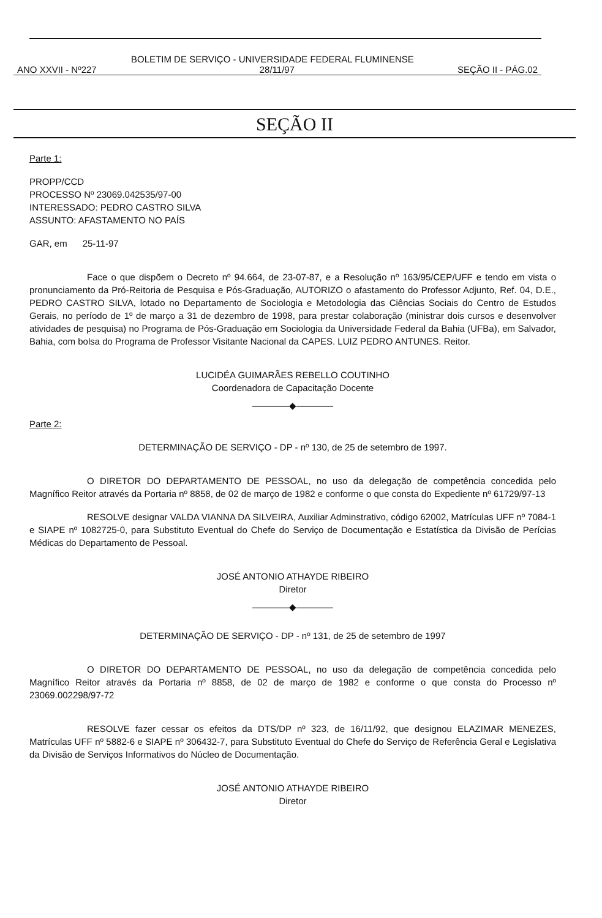BOLETIM DE SERVIÇO - UNIVERSIDADE FEDERAL FLUMINENSE
ANO XXVII - Nº227 28/11/97 SEÇÃO II - PÁG.02
SEÇÃO II
Parte 1:
PROPP/CCD
PROCESSO Nº 23069.042535/97-00
INTERESSADO: PEDRO CASTRO SILVA
ASSUNTO: AFASTAMENTO NO PAÍS
GAR, em 25-11-97
Face o que dispõem o Decreto nº 94.664, de 23-07-87, e a Resolução nº 163/95/CEP/UFF e tendo em vista o pronunciamento da Pró-Reitoria de Pesquisa e Pós-Graduação, AUTORIZO o afastamento do Professor Adjunto, Ref. 04, D.E., PEDRO CASTRO SILVA, lotado no Departamento de Sociologia e Metodologia das Ciências Sociais do Centro de Estudos Gerais, no período de 1º de março a 31 de dezembro de 1998, para prestar colaboração (ministrar dois cursos e desenvolver atividades de pesquisa) no Programa de Pós-Graduação em Sociologia da Universidade Federal da Bahia (UFBa), em Salvador, Bahia, com bolsa do Programa de Professor Visitante Nacional da CAPES. LUIZ PEDRO ANTUNES. Reitor.
LUCIDÉA GUIMARÃES REBELLO COUTINHO
Coordenadora de Capacitação Docente
――――◆――――
Parte 2:
DETERMINAÇÃO DE SERVIÇO - DP - nº 130, de 25 de setembro de 1997.
O DIRETOR DO DEPARTAMENTO DE PESSOAL, no uso da delegação de competência concedida pelo Magnífico Reitor através da Portaria nº 8858, de 02 de março de 1982 e conforme o que consta do Expediente nº 61729/97-13
RESOLVE designar VALDA VIANNA DA SILVEIRA, Auxiliar Adminstrativo, código 62002, Matrículas UFF nº 7084-1 e SIAPE nº 1082725-0, para Substituto Eventual do Chefe do Serviço de Documentação e Estatística da Divisão de Perícias Médicas do Departamento de Pessoal.
JOSÉ ANTONIO ATHAYDE RIBEIRO
Diretor
――――◆――――
DETERMINAÇÃO DE SERVIÇO - DP - nº 131, de 25 de setembro de 1997
O DIRETOR DO DEPARTAMENTO DE PESSOAL, no uso da delegação de competência concedida pelo Magnífico Reitor através da Portaria nº 8858, de 02 de março de 1982 e conforme o que consta do Processo nº 23069.002298/97-72
RESOLVE fazer cessar os efeitos da DTS/DP nº 323, de 16/11/92, que designou ELAZIMAR MENEZES, Matrículas UFF nº 5882-6 e SIAPE nº 306432-7, para Substituto Eventual do Chefe do Serviço de Referência Geral e Legislativa da Divisão de Serviços Informativos do Núcleo de Documentação.
JOSÉ ANTONIO ATHAYDE RIBEIRO
Diretor